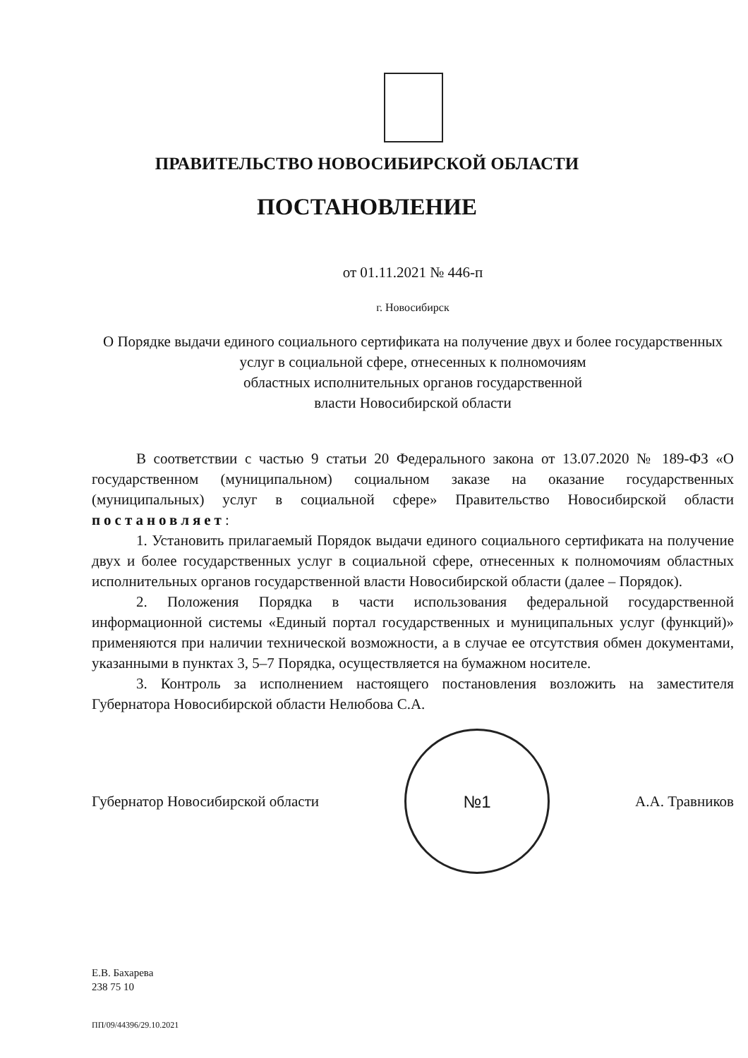ПРАВИТЕЛЬСТВО НОВОСИБИРСКОЙ ОБЛАСТИ
ПОСТАНОВЛЕНИЕ
от 01.11.2021 № 446-п
г. Новосибирск
О Порядке выдачи единого социального сертификата на получение двух и более государственных услуг в социальной сфере, отнесенных к полномочиям
областных исполнительных органов государственной
власти Новосибирской области
В соответствии с частью 9 статьи 20 Федерального закона от 13.07.2020 № 189-ФЗ «О государственном (муниципальном) социальном заказе на оказание государственных (муниципальных) услуг в социальной сфере» Правительство Новосибирской области постановляет:
1. Установить прилагаемый Порядок выдачи единого социального сертификата на получение двух и более государственных услуг в социальной сфере, отнесенных к полномочиям областных исполнительных органов государственной власти Новосибирской области (далее – Порядок).
2. Положения Порядка в части использования федеральной государственной информационной системы «Единый портал государственных и муниципальных услуг (функций)» применяются при наличии технической возможности, а в случае ее отсутствия обмен документами, указанными в пунктах 3, 5–7 Порядка, осуществляется на бумажном носителе.
3. Контроль за исполнением настоящего постановления возложить на заместителя Губернатора Новосибирской области Нелюбова С.А.
Губернатор Новосибирской области
№1
А.А. Травников
Е.В. Бахарева
238 75 10
ПП/09/44396/29.10.2021